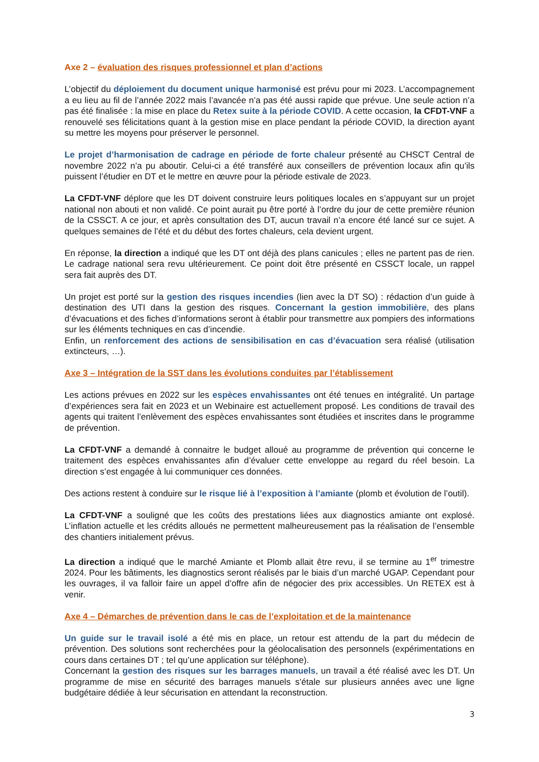Axe 2 – évaluation des risques professionnel et plan d’actions
L’objectif du déploiement du document unique harmonisé est prévu pour mi 2023. L’accompagnement a eu lieu au fil de l’année 2022 mais l’avancée n’a pas été aussi rapide que prévue. Une seule action n’a pas été finalisée : la mise en place du Retex suite à la période COVID. A cette occasion, la CFDT-VNF a renouvelé ses félicitations quant à la gestion mise en place pendant la période COVID, la direction ayant su mettre les moyens pour préserver le personnel.
Le projet d’harmonisation de cadrage en période de forte chaleur présenté au CHSCT Central de novembre 2022 n’a pu aboutir. Celui-ci a été transféré aux conseillers de prévention locaux afin qu’ils puissent l’étudier en DT et le mettre en œuvre pour la période estivale de 2023.
La CFDT-VNF déplore que les DT doivent construire leurs politiques locales en s’appuyant sur un projet national non abouti et non validé. Ce point aurait pu être porté à l’ordre du jour de cette première réunion de la CSSCT. A ce jour, et après consultation des DT, aucun travail n’a encore été lancé sur ce sujet. A quelques semaines de l’été et du début des fortes chaleurs, cela devient urgent.
En réponse, la direction a indiqué que les DT ont déjà des plans canicules ; elles ne partent pas de rien. Le cadrage national sera revu ultérieurement. Ce point doit être présenté en CSSCT locale, un rappel sera fait auprès des DT.
Un projet est porté sur la gestion des risques incendies (lien avec la DT SO) : rédaction d’un guide à destination des UTI dans la gestion des risques. Concernant la gestion immobilière, des plans d’évacuations et des fiches d’informations seront à établir pour transmettre aux pompiers des informations sur les éléments techniques en cas d’incendie.
Enfin, un renforcement des actions de sensibilisation en cas d’évacuation sera réalisé (utilisation extincteurs, …).
Axe 3 – Intégration de la SST dans les évolutions conduites par l’établissement
Les actions prévues en 2022 sur les espèces envahissantes ont été tenues en intégralité. Un partage d’expériences sera fait en 2023 et un Webinaire est actuellement proposé. Les conditions de travail des agents qui traitent l’enlèvement des espèces envahissantes sont étudiées et inscrites dans le programme de prévention.
La CFDT-VNF a demandé à connaitre le budget alloué au programme de prévention qui concerne le traitement des espèces envahissantes afin d’évaluer cette enveloppe au regard du réel besoin. La direction s’est engagée à lui communiquer ces données.
Des actions restent à conduire sur le risque lié à l’exposition à l’amiante (plomb et évolution de l’outil).
La CFDT-VNF a souligné que les coûts des prestations liées aux diagnostics amiante ont explosé. L’inflation actuelle et les crédits alloués ne permettent malheureusement pas la réalisation de l’ensemble des chantiers initialement prévus.
La direction a indiqué que le marché Amiante et Plomb allait être revu, il se termine au 1<sup>er</sup> trimestre 2024. Pour les bâtiments, les diagnostics seront réalisés par le biais d’un marché UGAP. Cependant pour les ouvrages, il va falloir faire un appel d’offre afin de négocier des prix accessibles. Un RETEX est à venir.
Axe 4 – Démarches de prévention dans le cas de l’exploitation et de la maintenance
Un guide sur le travail isolé a été mis en place, un retour est attendu de la part du médecin de prévention. Des solutions sont recherchées pour la géolocalisation des personnels (expérimentations en cours dans certaines DT ; tel qu’une application sur téléphone).
Concernant la gestion des risques sur les barrages manuels, un travail a été réalisé avec les DT. Un programme de mise en sécurité des barrages manuels s’étale sur plusieurs années avec une ligne budgétaire dédiée à leur sécurisation en attendant la reconstruction.
3